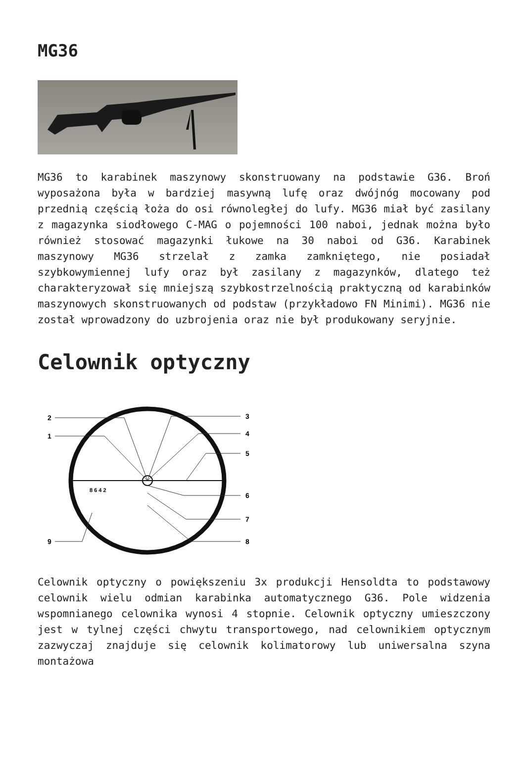MG36
MG36 to karabinek maszynowy skonstruowany na podstawie G36. Broń wyposażona była w bardziej masywną lufę oraz dwójnóg mocowany pod przednią częścią łoża do osi równoległej do lufy. MG36 miał być zasilany z magazynka siodłowego C-MAG o pojemności 100 naboi, jednak można było również stosować magazynki łukowe na 30 naboi od G36. Karabinek maszynowy MG36 strzelał z zamka zamkniętego, nie posiadał szybkowymiennej lufy oraz był zasilany z magazynków, dlatego też charakteryzował się mniejszą szybkostrzelnością praktyczną od karabinków maszynowych skonstruowanych od podstaw (przykładowo FN Minimi). MG36 nie został wprowadzony do uzbrojenia oraz nie był produkowany seryjnie.
Celownik optyczny
2
1
3
4
5
6
7
8
9
8 6 4 2
Celownik optyczny o powiększeniu 3x produkcji Hensoldta to podstawowy celownik wielu odmian karabinka automatycznego G36. Pole widzenia wspomnianego celownika wynosi 4 stopnie. Celownik optyczny umieszczony jest w tylnej części chwytu transportowego, nad celownikiem optycznym zazwyczaj znajduje się celownik kolimatorowy lub uniwersalna szyna montażowa